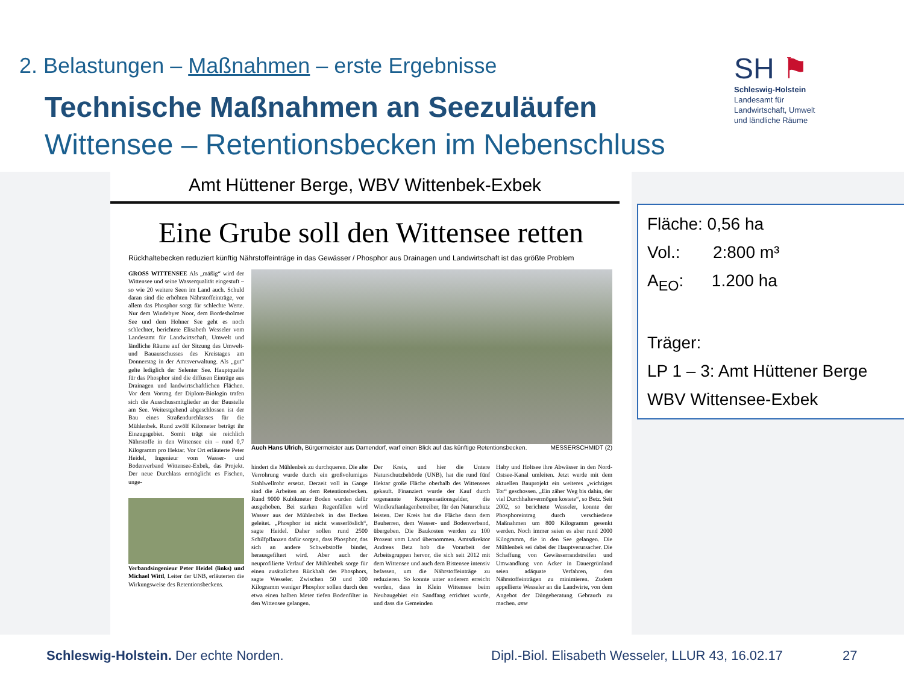2. Belastungen – Maßnahmen – erste Ergebnisse
Technische Maßnahmen an Seezuläufen
Wittensee – Retentionsbecken im Nebenschluss
SH ⚑
Schleswig-Holstein
Landesamt für
Landwirtschaft, Umwelt
und ländliche Räume
Amt Hüttener Berge, WBV Wittenbek-Exbek
Eine Grube soll den Wittensee retten
Rückhaltebecken reduziert künftig Nährstoffeinträge in das Gewässer / Phosphor aus Drainagen und Landwirtschaft ist das größte Problem
GROSS WITTENSEE Als „mäßig“ wird der Wittensee und seine Wasserqualität eingestuft – so wie 20 weitere Seen im Land auch. Schuld daran sind die erhöhten Nährstoffeinträge, vor allem das Phosphor sorgt für schlechte Werte. Nur dem Windebyer Noor, dem Bordesholmer See und dem Hohner See geht es noch schlechter, berichtete Elisabeth Wesseler vom Landesamt für Landwirtschaft, Umwelt und ländliche Räume auf der Sitzung des Umwelt- und Bauausschusses des Kreistages am Donnerstag in der Amtsverwaltung. Als „gut“ gelte lediglich der Selenter See. Hauptquelle für das Phosphor sind die diffusen Einträge aus Drainagen und landwirtschaftlichen Flächen. Vor dem Vortrag der Diplom-Biologin trafen sich die Ausschussmitglieder an der Baustelle am See. Weitestgehend abgeschlossen ist der Bau eines Straßendurchlasses für die Mühlenbek. Rund zwölf Kilometer beträgt ihr Einzugsgebiet. Somit trägt sie reichlich Nährstoffe in den Wittensee ein – rund 0,7 Kilogramm pro Hektar. Vor Ort erläuterte Peter Heidel, Ingenieur vom Wasser- und Bodenverband Wittensee-Exbek, das Projekt. Der neue Durchlass ermöglicht es Fischen, unge-
Verbandsingenieur Peter Heidel (links) und Michael Wittl, Leiter der UNB, erläuterten die Wirkungsweise des Retentionsbeckens.
Auch Hans Ulrich, Bürgermeister aus Damendorf, warf einen Blick auf das künftige Retentionsbecken. MESSERSCHMIDT (2)
hindert die Mühlenbek zu durchqueren. Die alte Verrohrung wurde durch ein großvolumiges Stahlwellrohr ersetzt. Derzeit voll in Gange sind die Arbeiten an dem Retentionsbecken. Rund 9000 Kubikmeter Boden wurden dafür ausgehoben. Bei starken Regenfällen wird Wasser aus der Mühlenbek in das Becken geleitet. „Phosphor ist nicht wasserlöslich“, sagte Heidel. Daher sollen rund 2500 Schilfpflanzen dafür sorgen, dass Phosphor, das sich an andere Schwebstoffe bindet, herausgefiltert wird. Aber auch der neuprofilierte Verlauf der Mühlenbek sorge für einen zusätzlichen Rückhalt des Phosphors, sagte Wesseler. Zwischen 50 und 100 Kilogramm weniger Phosphor sollen durch den etwa einen halben Meter tiefen Bodenfilter in den Wittensee gelangen.
Der Kreis, und hier die Untere Naturschutzbehörde (UNB), hat die rund fünf Hektar große Fläche oberhalb des Wittensees gekauft. Finanziert wurde der Kauf durch sogenannte Kompensationsgelder, die Windkraftanlagenbetreiber, für den Naturschutz leisten. Der Kreis hat die Fläche dann dem Bauherren, dem Wasser- und Bodenverband, übergeben. Die Baukosten werden zu 100 Prozent vom Land übernommen. Amtsdirektor Andreas Betz hob die Vorarbeit der Arbeitsgruppen hervor, die sich seit 2012 mit dem Wittensee und auch dem Bistensee intensiv befassen, um die Nährstoffeinträge zu reduzieren. So konnte unter anderem erreicht werden, dass in Klein Wittensee beim Neubaugebiet ein Sandfang errichtet wurde, und dass die Gemeinden
Haby und Holtsee ihre Abwässer in den Nord-Ostsee-Kanal umleiten. Jetzt werde mit dem aktuellen Bauprojekt ein weiteres „wichtiges Tor“ geschossen. „Ein zäher Weg bis dahin, der viel Durchhaltevermögen kostete“, so Betz. Seit 2002, so berichtete Wesseler, konnte der Phosphoreintrag durch verschiedene Maßnahmen um 800 Kilogramm gesenkt werden. Noch immer seien es aber rund 2000 Kilogramm, die in den See gelangen. Die Mühlenbek sei dabei der Hauptverursacher. Die Schaffung von Gewässerrandstreifen und Umwandlung von Acker in Dauergrünland seien adäquate Verfahren, den Nährstoffeinträgen zu minimieren. Zudem appellierte Wesseler an die Landwirte, von dem Angebot der Düngeberatung Gebrauch zu machen. ame
Fläche: 0,56 ha
Vol.: 2:800 m³
A<sub>EO</sub>: 1.200 ha
Träger:
LP 1 – 3: Amt Hüttener Berge
WBV Wittensee-Exbek
Schleswig-Holstein. Der echte Norden.
Dipl.-Biol. Elisabeth Wesseler, LLUR 43, 16.02.17
27